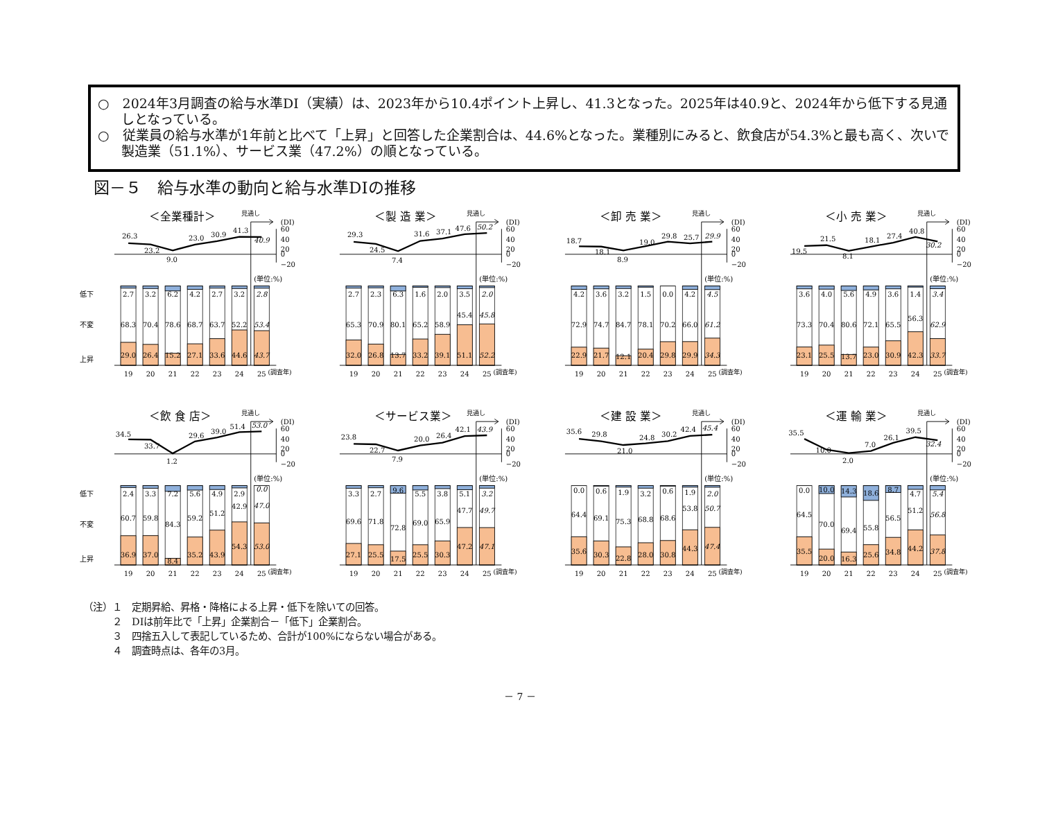○　2024年3月調査の給与水準DI（実績）は、2023年から10.4ポイント上昇し、41.3となった。2025年は40.9と、2024年から低下する見通しとなっている。
○　従業員の給与水準が1年前と比べて「上昇」と回答した企業割合は、44.6%となった。業種別にみると、飲食店が54.3%と最も高く、次いで製造業（51.1%）、サービス業（47.2%）の順となっている。
図－５　給与水準の動向と給与水準DIの推移
低下
不変
上昇
＜全業種計＞
見通し
(DI)
60
40
20
0
−20
26.3
23.2
9.0
23.0
30.9
41.3
40.9
(単位:%)
2.7
68.3
29.0
3.2
70.4
26.4
6.2
78.6
15.2
4.2
68.7
27.1
2.7
63.7
33.6
3.2
52.2
44.6
2.8
53.4
43.7
19
20
21
22
23
24
25
(調査年)
＜製 造 業＞
見通し
(DI)
60
40
20
0
−20
29.3
24.5
7.4
31.6
37.1
47.6
50.2
(単位:%)
2.7
65.3
32.0
2.3
70.9
26.8
6.3
80.1
13.7
1.6
65.2
33.2
2.0
58.9
39.1
3.5
45.4
51.1
2.0
45.8
52.2
19
20
21
22
23
24
25
(調査年)
＜卸 売 業＞
見通し
(DI)
60
40
20
0
−20
18.7
18.1
8.9
19.0
29.8
25.7
29.9
(単位:%)
4.2
72.9
22.9
3.6
74.7
21.7
3.2
84.7
12.1
1.5
78.1
20.4
0.0
70.2
29.8
4.2
66.0
29.9
4.5
61.2
34.3
19
20
21
22
23
24
25
(調査年)
＜小 売 業＞
見通し
(DI)
60
40
20
0
−20
19.5
21.5
8.1
18.1
27.4
40.8
30.2
(単位:%)
3.6
73.3
23.1
4.0
70.4
25.5
5.6
80.6
13.7
4.9
72.1
23.0
3.6
65.5
30.9
1.4
56.3
42.3
3.4
62.9
33.7
19
20
21
22
23
24
25
(調査年)
低下
不変
上昇
＜飲 食 店＞
見通し
(DI)
60
40
20
0
−20
34.5
33.7
1.2
29.6
39.0
51.4
53.0
(単位:%)
2.4
60.7
36.9
3.3
59.8
37.0
7.2
84.3
8.4
5.6
59.2
35.2
4.9
51.2
43.9
2.9
42.9
54.3
0.0
47.0
53.0
19
20
21
22
23
24
25
(調査年)
＜サービス業＞
見通し
(DI)
60
40
20
0
−20
23.8
22.7
7.9
20.0
26.4
42.1
43.9
(単位:%)
3.3
69.6
27.1
2.7
71.8
25.5
9.6
72.8
17.5
5.5
69.0
25.5
3.8
65.9
30.3
5.1
47.7
47.2
3.2
49.7
47.1
19
20
21
22
23
24
25
(調査年)
＜建 設 業＞
見通し
(DI)
60
40
20
0
−20
35.6
29.8
21.0
24.8
30.2
42.4
45.4
(単位:%)
0.0
64.4
35.6
0.6
69.1
30.3
1.9
75.3
22.8
3.2
68.8
28.0
0.6
68.6
30.8
1.9
53.8
44.3
2.0
50.7
47.4
19
20
21
22
23
24
25
(調査年)
＜運 輸 業＞
見通し
(DI)
60
40
20
0
−20
35.5
10.0
2.0
7.0
26.1
39.5
32.4
(単位:%)
0.0
64.5
35.5
10.0
70.0
20.0
14.3
69.4
16.3
18.6
55.8
25.6
8.7
56.5
34.8
4.7
51.2
44.2
5.4
56.8
37.8
19
20
21
22
23
24
25
(調査年)
（注）１　定期昇給、昇格・降格による上昇・低下を除いての回答。
　　　２　DIは前年比で「上昇」企業割合－「低下」企業割合。
　　　３　四捨五入して表記しているため、合計が100%にならない場合がある。
　　　４　調査時点は、各年の3月。
－ 7 －